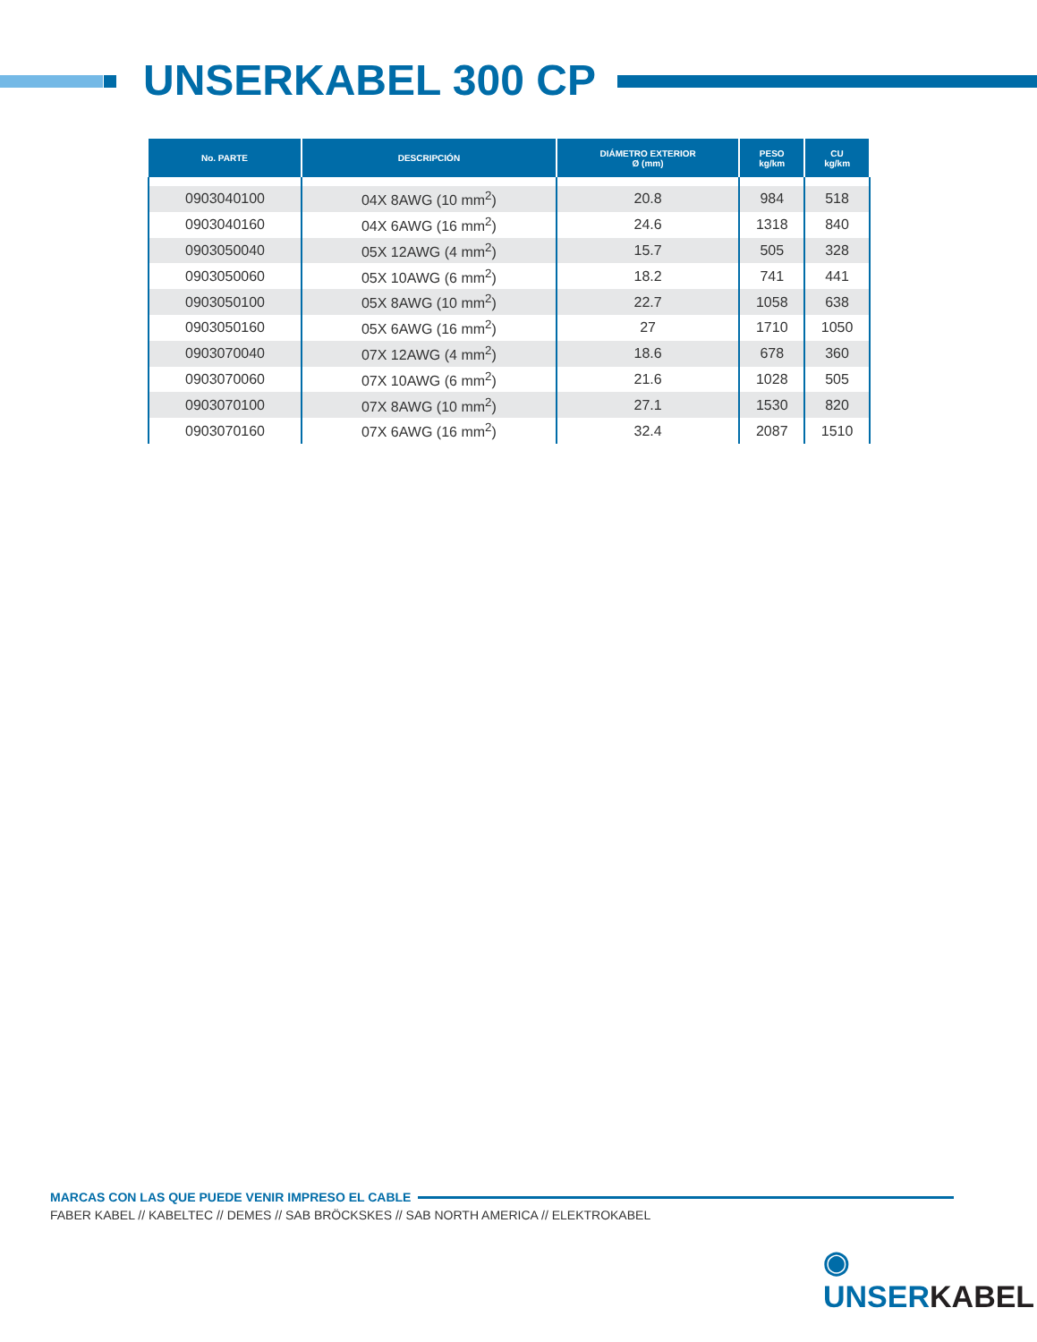UNSERKABEL 300 CP
| No. PARTE | DESCRIPCIÓN | DIÁMETRO EXTERIOR Ø (mm) | PESO kg/km | CU kg/km |
| --- | --- | --- | --- | --- |
| 0903040100 | 04X 8AWG (10 mm<sup>2</sup>) | 20.8 | 984 | 518 |
| 0903040160 | 04X 6AWG (16 mm<sup>2</sup>) | 24.6 | 1318 | 840 |
| 0903050040 | 05X 12AWG (4 mm<sup>2</sup>) | 15.7 | 505 | 328 |
| 0903050060 | 05X 10AWG (6 mm<sup>2</sup>) | 18.2 | 741 | 441 |
| 0903050100 | 05X 8AWG (10 mm<sup>2</sup>) | 22.7 | 1058 | 638 |
| 0903050160 | 05X 6AWG (16 mm<sup>2</sup>) | 27 | 1710 | 1050 |
| 0903070040 | 07X 12AWG (4 mm<sup>2</sup>) | 18.6 | 678 | 360 |
| 0903070060 | 07X 10AWG (6 mm<sup>2</sup>) | 21.6 | 1028 | 505 |
| 0903070100 | 07X 8AWG (10 mm<sup>2</sup>) | 27.1 | 1530 | 820 |
| 0903070160 | 07X 6AWG (16 mm<sup>2</sup>) | 32.4 | 2087 | 1510 |
MARCAS CON LAS QUE PUEDE VENIR IMPRESO EL CABLE
FABER KABEL // KABELTEC // DEMES // SAB BRÖCKSKES // SAB NORTH AMERICA // ELEKTROKABEL
◉ UNSERKABEL